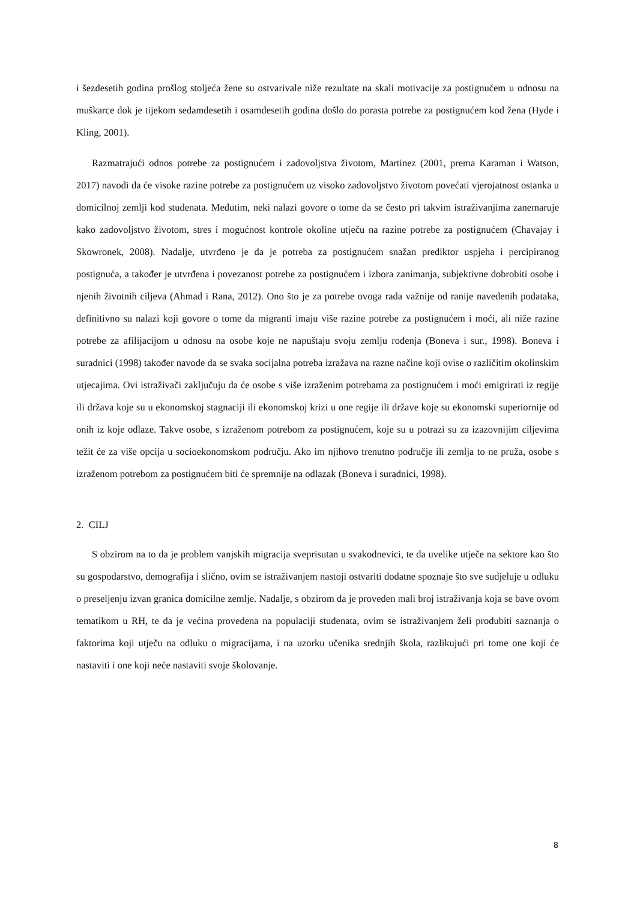i šezdesetih godina prošlog stoljeća žene su ostvarivale niže rezultate na skali motivacije za postignućem u odnosu na muškarce dok je tijekom sedamdesetih i osamdesetih godina došlo do porasta potrebe za postignućem kod žena (Hyde i Kling, 2001).
Razmatrajući odnos potrebe za postignućem i zadovoljstva životom, Martinez (2001, prema Karaman i Watson, 2017) navodi da će visoke razine potrebe za postignućem uz visoko zadovoljstvo životom povećati vjerojatnost ostanka u domicilnoj zemlji kod studenata. Međutim, neki nalazi govore o tome da se često pri takvim istraživanjima zanemaruje kako zadovoljstvo životom, stres i mogućnost kontrole okoline utječu na razine potrebe za postignućem (Chavajay i Skowronek, 2008). Nadalje, utvrđeno je da je potreba za postignućem snažan prediktor uspjeha i percipiranog postignuća, a također je utvrđena i povezanost potrebe za postignućem i izbora zanimanja, subjektivne dobrobiti osobe i njenih životnih ciljeva (Ahmad i Rana, 2012). Ono što je za potrebe ovoga rada važnije od ranije navedenih podataka, definitivno su nalazi koji govore o tome da migranti imaju više razine potrebe za postignućem i moći, ali niže razine potrebe za afilijacijom u odnosu na osobe koje ne napuštaju svoju zemlju rođenja (Boneva i sur., 1998). Boneva i suradnici (1998) također navode da se svaka socijalna potreba izražava na razne načine koji ovise o različitim okolinskim utjecajima. Ovi istraživači zaključuju da će osobe s više izraženim potrebama za postignućem i moći emigrirati iz regije ili država koje su u ekonomskoj stagnaciji ili ekonomskoj krizi u one regije ili države koje su ekonomski superiornije od onih iz koje odlaze. Takve osobe, s izraženom potrebom za postignućem, koje su u potrazi su za izazovnijim ciljevima težit će za više opcija u socioekonomskom području. Ako im njihovo trenutno područje ili zemlja to ne pruža, osobe s izraženom potrebom za postignućem biti će spremnije na odlazak (Boneva i suradnici, 1998).
2. CILJ
S obzirom na to da je problem vanjskih migracija sveprisutan u svakodnevici, te da uvelike utječe na sektore kao što su gospodarstvo, demografija i slično, ovim se istraživanjem nastoji ostvariti dodatne spoznaje što sve sudjeluje u odluku o preseljenju izvan granica domicilne zemlje. Nadalje, s obzirom da je proveden mali broj istraživanja koja se bave ovom tematikom u RH, te da je većina provedena na populaciji studenata, ovim se istraživanjem želi produbiti saznanja o faktorima koji utječu na odluku o migracijama, i na uzorku učenika srednjih škola, razlikujući pri tome one koji će nastaviti i one koji neće nastaviti svoje školovanje.
8